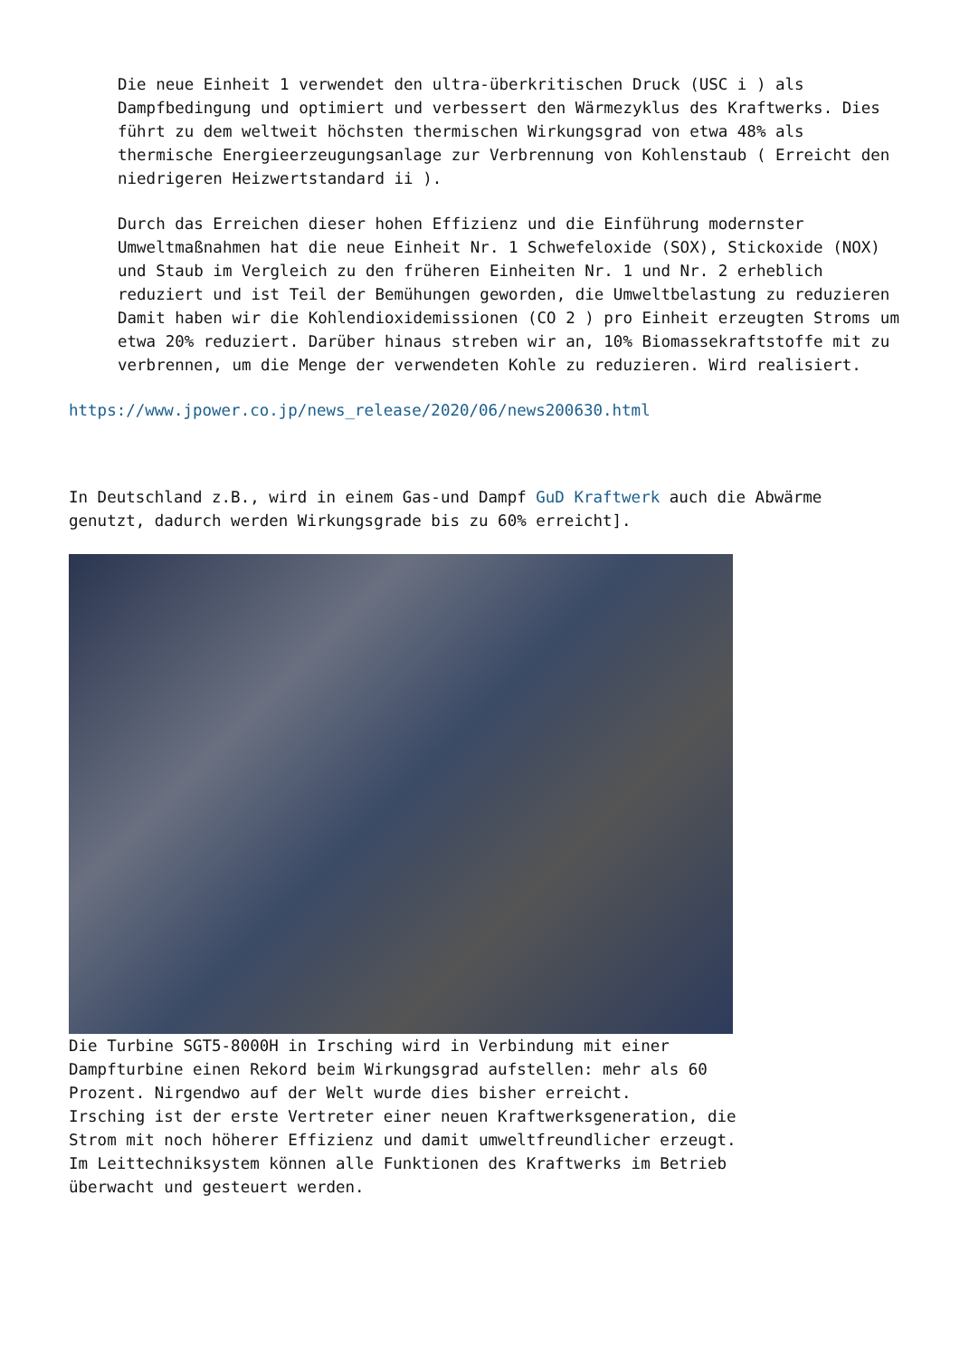Die neue Einheit 1 verwendet den ultra-überkritischen Druck (USC i ) als Dampfbedingung und optimiert und verbessert den Wärmezyklus des Kraftwerks. Dies führt zu dem weltweit höchsten thermischen Wirkungsgrad von etwa 48% als thermische Energieerzeugungsanlage zur Verbrennung von Kohlenstaub ( Erreicht den niedrigeren Heizwertstandard ii ).
Durch das Erreichen dieser hohen Effizienz und die Einführung modernster Umweltmaßnahmen hat die neue Einheit Nr. 1 Schwefeloxide (SOX), Stickoxide (NOX) und Staub im Vergleich zu den früheren Einheiten Nr. 1 und Nr. 2 erheblich reduziert und ist Teil der Bemühungen geworden, die Umweltbelastung zu reduzieren Damit haben wir die Kohlendioxidemissionen (CO 2 ) pro Einheit erzeugten Stroms um etwa 20% reduziert. Darüber hinaus streben wir an, 10% Biomassekraftstoffe mit zu verbrennen, um die Menge der verwendeten Kohle zu reduzieren. Wird realisiert.
https://www.jpower.co.jp/news_release/2020/06/news200630.html
In Deutschland z.B., wird in einem Gas-und Dampf GuD Kraftwerk auch die Abwärme genutzt, dadurch werden Wirkungsgrade bis zu 60% erreicht].
Die Turbine SGT5-8000H in Irsching wird in Verbindung mit einer Dampfturbine einen Rekord beim Wirkungsgrad aufstellen: mehr als 60 Prozent. Nirgendwo auf der Welt wurde dies bisher erreicht.
Irsching ist der erste Vertreter einer neuen Kraftwerksgeneration, die Strom mit noch höherer Effizienz und damit umweltfreundlicher erzeugt.
Im Leittechniksystem können alle Funktionen des Kraftwerks im Betrieb überwacht und gesteuert werden.